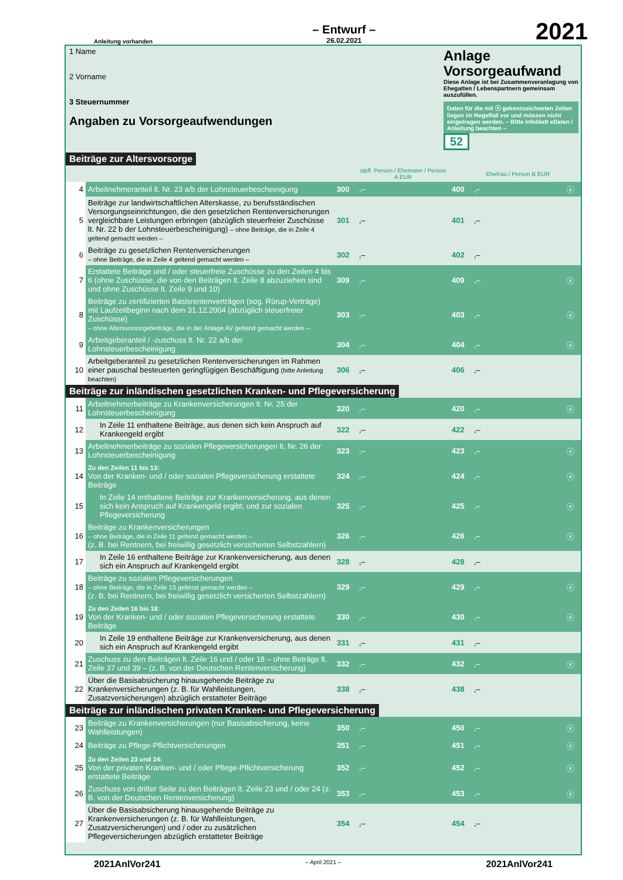Anleitung vorhanden
– Entwurf –
26.02.2021
2021
1 Name
2 Vorname
3 Steuernummer
Angaben zu Vorsorgeaufwendungen
Anlage Vorsorgeaufwand
Diese Anlage ist bei Zusammenveranlagung von Ehegatten / Lebenspartnern gemeinsam auszufüllen.
Daten für die mit ⓔ gekennzeichneten Zeilen liegen im Regelfall vor und müssen nicht eingetragen werden. – Bitte Infoblatt eDaten / Anleitung beachten –
52
Beiträge zur Altersvorsorge
| | | | stpfl. Person / Ehemann / Person A EUR | | Ehefrau / Person B EUR | |
| 4 | Arbeitnehmeranteil lt. Nr. 23 a/b der Lohnsteuerbescheinigung | 300 | ,– | 400 | ,– | ⓔ |
| 5 | Beiträge zur landwirtschaftlichen Alterskasse, zu berufsständischen Versorgungseinrichtungen, die den gesetzlichen Rentenversicherungen vergleichbare Leistungen erbringen (abzüglich steuerfreier Zuschüsse lt. Nr. 22 b der Lohnsteuerbescheinigung) – ohne Beiträge, die in Zeile 4 geltend gemacht werden – | 301 | ,– | 401 | ,– | |
| 6 | Beiträge zu gesetzlichen Rentenversicherungen – ohne Beiträge, die in Zeile 4 geltend gemacht werden – | 302 | ,– | 402 | ,– | |
| 7 | Erstattete Beiträge und / oder steuerfreie Zuschüsse zu den Zeilen 4 bis 6 (ohne Zuschüsse, die von den Beiträgen lt. Zeile 8 abzuziehen sind und ohne Zuschüsse lt. Zeile 9 und 10) | 309 | ,– | 409 | ,– | ⓔ |
| 8 | Beiträge zu zertifizierten Basisrentenverträgen (sog. Rürup-Verträge) mit Laufzeitbeginn nach dem 31.12.2004 (abzüglich steuerfreier Zuschüsse) – ohne Altersvorsorgebeiträge, die in der Anlage AV geltend gemacht werden – | 303 | ,– | 403 | ,– | ⓔ |
| 9 | Arbeitgeberanteil / -zuschuss lt. Nr. 22 a/b der Lohnsteuerbescheinigung | 304 | ,– | 404 | ,– | ⓔ |
| 10 | Arbeitgeberanteil zu gesetzlichen Rentenversicherungen im Rahmen einer pauschal besteuerten geringfügigen Beschäftigung (bitte Anleitung beachten) | 306 | ,– | 406 | ,– | |
Beiträge zur inländischen gesetzlichen Kranken- und Pflegeversicherung
| 11 | Arbeitnehmerbeiträge zu Krankenversicherungen lt. Nr. 25 der Lohnsteuerbescheinigung | 320 | ,– | 420 | ,– | ⓔ |
| 12 | In Zeile 11 enthaltene Beiträge, aus denen sich kein Anspruch auf Krankengeld ergibt | 322 | ,– | 422 | ,– | |
| 13 | Arbeitnehmerbeiträge zu sozialen Pflegeversicherungen lt. Nr. 26 der Lohnsteuerbescheinigung | 323 | ,– | 423 | ,– | ⓔ |
| 14 | Zu den Zeilen 11 bis 13: Von der Kranken- und / oder sozialen Pflegeversicherung erstattete Beiträge | 324 | ,– | 424 | ,– | ⓔ |
| 15 | In Zeile 14 enthaltene Beiträge zur Krankenversicherung, aus denen sich kein Anspruch auf Krankengeld ergibt, und zur sozialen Pflegeversicherung | 325 | ,– | 425 | ,– | ⓔ |
| 16 | Beiträge zu Krankenversicherungen – ohne Beiträge, die in Zeile 11 geltend gemacht werden – (z. B. bei Rentnern, bei freiwillig gesetzlich versicherten Selbstzahlern) | 326 | ,– | 426 | ,– | ⓔ |
| 17 | In Zeile 16 enthaltene Beiträge zur Krankenversicherung, aus denen sich ein Anspruch auf Krankengeld ergibt | 328 | ,– | 428 | ,– | |
| 18 | Beiträge zu sozialen Pflegeversicherungen – ohne Beiträge, die in Zeile 13 geltend gemacht werden – (z. B. bei Rentnern, bei freiwillig gesetzlich versicherten Selbstzahlern) | 329 | ,– | 429 | ,– | ⓔ |
| 19 | Zu den Zeilen 16 bis 18: Von der Kranken- und / oder sozialen Pflegeversicherung erstattete Beiträge | 330 | ,– | 430 | ,– | ⓔ |
| 20 | In Zeile 19 enthaltene Beiträge zur Krankenversicherung, aus denen sich ein Anspruch auf Krankengeld ergibt | 331 | ,– | 431 | ,– | |
| 21 | Zuschuss zu den Beiträgen lt. Zeile 16 und / oder 18 – ohne Beträge lt. Zeile 37 und 39 – (z. B. von der Deutschen Rentenversicherung) | 332 | ,– | 432 | ,– | ⓔ |
| 22 | Über die Basisabsicherung hinausgehende Beiträge zu Krankenversicherungen (z. B. für Wahlleistungen, Zusatzversicherungen) abzüglich erstatteter Beiträge | 338 | ,– | 438 | ,– | |
Beiträge zur inländischen privaten Kranken- und Pflegeversicherung
| 23 | Beiträge zu Krankenversicherungen (nur Basisabsicherung, keine Wahlleistungen) | 350 | ,– | 450 | ,– | ⓔ |
| 24 | Beiträge zu Pflege-Pflichtversicherungen | 351 | ,– | 451 | ,– | ⓔ |
| 25 | Zu den Zeilen 23 und 24: Von der privaten Kranken- und / oder Pflege-Pflichtversicherung erstattete Beiträge | 352 | ,– | 452 | ,– | ⓔ |
| 26 | Zuschuss von dritter Seite zu den Beiträgen lt. Zeile 23 und / oder 24 (z. B. von der Deutschen Rentenversicherung) | 353 | ,– | 453 | ,– | ⓔ |
| 27 | Über die Basisabsicherung hinausgehende Beiträge zu Krankenversicherungen (z. B. für Wahlleistungen, Zusatzversicherungen) und / oder zu zusätzlichen Pflegeversicherungen abzüglich erstatteter Beiträge | 354 | ,– | 454 | ,– | |
2021AnlVor241 – April 2021 – 2021AnlVor241